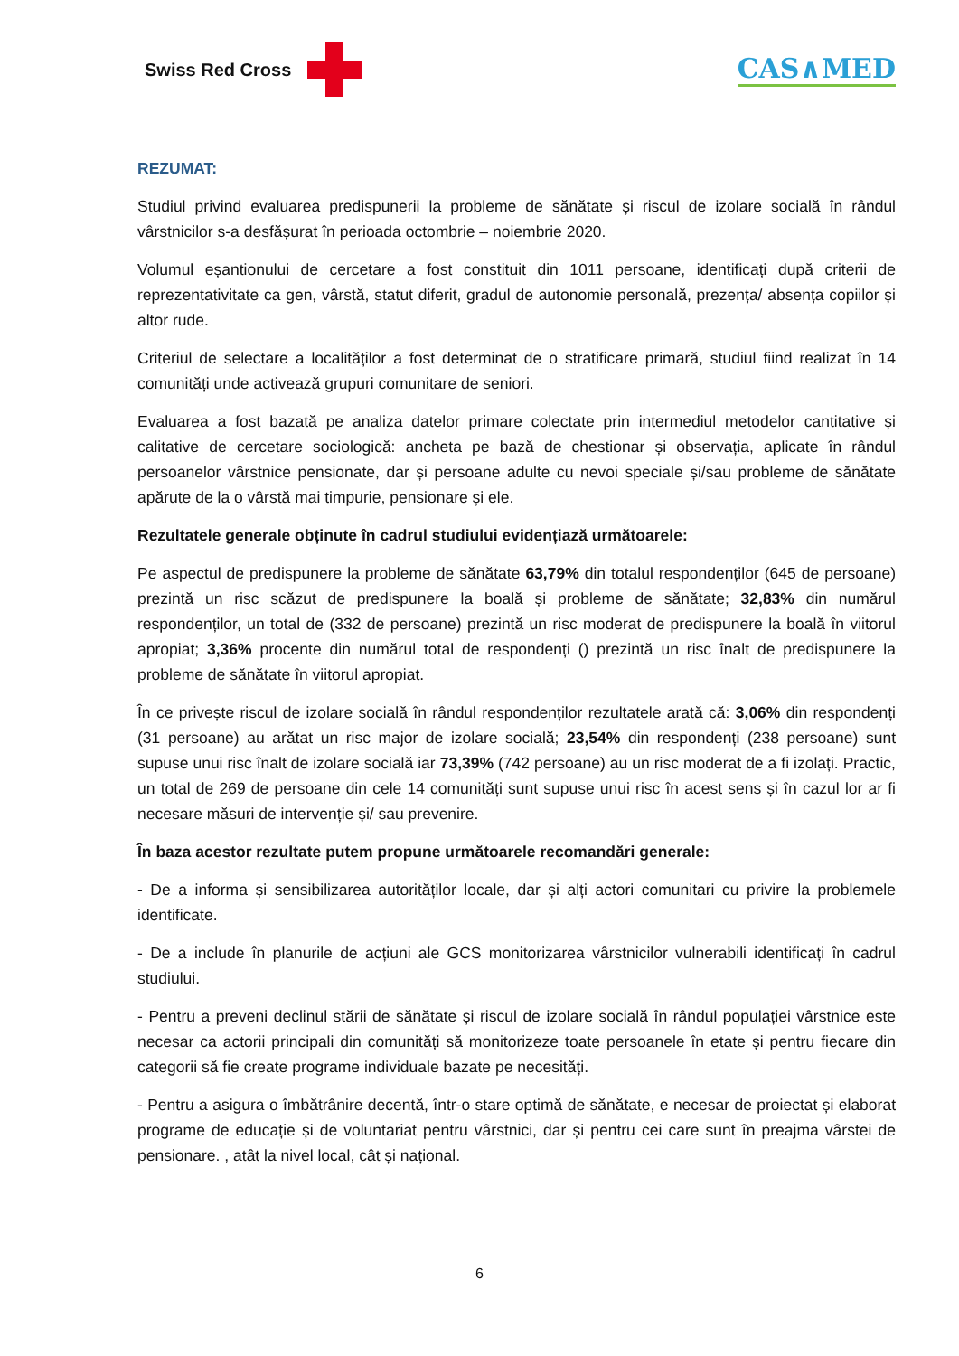Swiss Red Cross
CAS∧MED
REZUMAT:
Studiul privind evaluarea predispunerii la probleme de sănătate și riscul de izolare socială în rândul vârstnicilor s-a desfășurat în perioada octombrie – noiembrie 2020.
Volumul eșantionului de cercetare a fost constituit din 1011 persoane, identificați după criterii de reprezentativitate ca gen, vârstă, statut diferit, gradul de autonomie personală, prezența/ absența copiilor și altor rude.
Criteriul de selectare a localităților a fost determinat de o stratificare primară, studiul fiind realizat în 14 comunități unde activează grupuri comunitare de seniori.
Evaluarea a fost bazată pe analiza datelor primare colectate prin intermediul metodelor cantitative și calitative de cercetare sociologică: ancheta pe bază de chestionar și observația, aplicate în rândul persoanelor vârstnice pensionate, dar și persoane adulte cu nevoi speciale și/sau probleme de sănătate apărute de la o vârstă mai timpurie, pensionare și ele.
Rezultatele generale obținute în cadrul studiului evidențiază următoarele:
Pe aspectul de predispunere la probleme de sănătate 63,79% din totalul respondenților (645 de persoane) prezintă un risc scăzut de predispunere la boală și probleme de sănătate; 32,83% din numărul respondenților, un total de (332 de persoane) prezintă un risc moderat de predispunere la boală în viitorul apropiat; 3,36% procente din numărul total de respondenți () prezintă un risc înalt de predispunere la probleme de sănătate în viitorul apropiat.
În ce privește riscul de izolare socială în rândul respondenților rezultatele arată că: 3,06% din respondenți (31 persoane) au arătat un risc major de izolare socială; 23,54% din respondenți (238 persoane) sunt supuse unui risc înalt de izolare socială iar 73,39% (742 persoane) au un risc moderat de a fi izolați. Practic, un total de 269 de persoane din cele 14 comunități sunt supuse unui risc în acest sens și în cazul lor ar fi necesare măsuri de intervenție și/ sau prevenire.
În baza acestor rezultate putem propune următoarele recomandări generale:
- De a informa și sensibilizarea autorităților locale, dar și alți actori comunitari cu privire la problemele identificate.
- De a include în planurile de acțiuni ale GCS monitorizarea vârstnicilor vulnerabili identificați în cadrul studiului.
- Pentru a preveni declinul stării de sănătate și riscul de izolare socială în rândul populației vârstnice este necesar ca actorii principali din comunități să monitorizeze toate persoanele în etate și pentru fiecare din categorii să fie create programe individuale bazate pe necesități.
- Pentru a asigura o îmbătrânire decentă, într-o stare optimă de sănătate, e necesar de proiectat și elaborat programe de educație și de voluntariat pentru vârstnici, dar și pentru cei care sunt în preajma vârstei de pensionare. , atât la nivel local, cât și național.
6